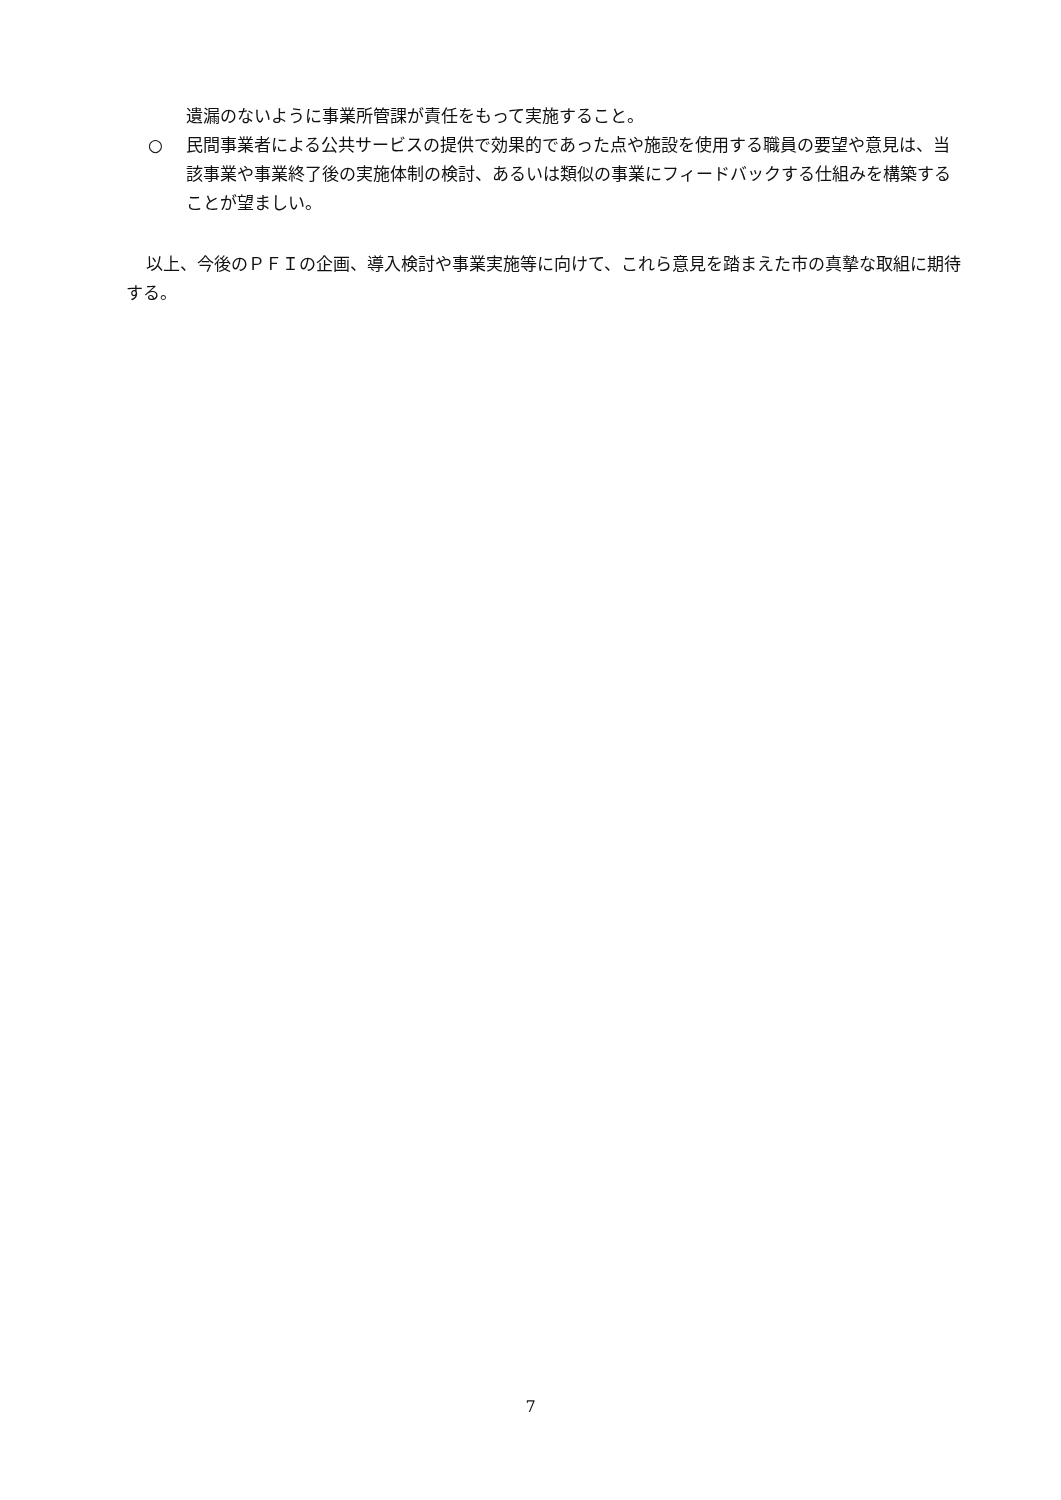遺漏のないように事業所管課が責任をもって実施すること。
○ 民間事業者による公共サービスの提供で効果的であった点や施設を使用する職員の要望や意見は、当該事業や事業終了後の実施体制の検討、あるいは類似の事業にフィードバックする仕組みを構築することが望ましい。
以上、今後のＰＦＩの企画、導入検討や事業実施等に向けて、これら意見を踏まえた市の真摯な取組に期待する。
7